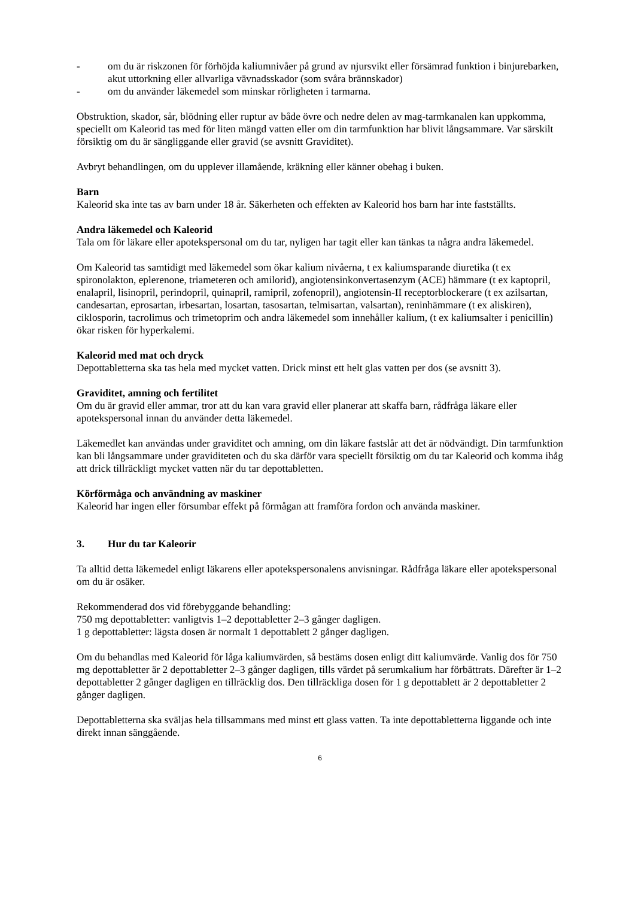- om du är riskzonen för förhöjda kaliumnivåer på grund av njursvikt eller försämrad funktion i binjurebarken, akut uttorkning eller allvarliga vävnadsskador (som svåra brännskador)
- om du använder läkemedel som minskar rörligheten i tarmarna.
Obstruktion, skador, sår, blödning eller ruptur av både övre och nedre delen av mag-tarmkanalen kan uppkomma, speciellt om Kaleorid tas med för liten mängd vatten eller om din tarmfunktion har blivit långsammare. Var särskilt försiktig om du är sängliggande eller gravid (se avsnitt Graviditet).
Avbryt behandlingen, om du upplever illamående, kräkning eller känner obehag i buken.
Barn
Kaleorid ska inte tas av barn under 18 år. Säkerheten och effekten av Kaleorid hos barn har inte fastställts.
Andra läkemedel och Kaleorid
Tala om för läkare eller apotekspersonal om du tar, nyligen har tagit eller kan tänkas ta några andra läkemedel.
Om Kaleorid tas samtidigt med läkemedel som ökar kalium nivåerna, t ex kaliumsparande diuretika (t ex spironolakton, eplerenone, triameteren och amilorid), angiotensinkonvertasenzym (ACE) hämmare (t ex kaptopril, enalapril, lisinopril, perindopril, quinapril, ramipril, zofenopril), angiotensin-II receptorblockerare (t ex azilsartan, candesartan, eprosartan, irbesartan, losartan, tasosartan, telmisartan, valsartan), reninhämmare (t ex aliskiren), ciklosporin, tacrolimus och trimetoprim och andra läkemedel som innehåller kalium, (t ex kaliumsalter i penicillin) ökar risken för hyperkalemi.
Kaleorid med mat och dryck
Depottabletterna ska tas hela med mycket vatten. Drick minst ett helt glas vatten per dos (se avsnitt 3).
Graviditet, amning och fertilitet
Om du är gravid eller ammar, tror att du kan vara gravid eller planerar att skaffa barn, rådfråga läkare eller apotekspersonal innan du använder detta läkemedel.
Läkemedlet kan användas under graviditet och amning, om din läkare fastslår att det är nödvändigt. Din tarmfunktion kan bli långsammare under graviditeten och du ska därför vara speciellt försiktig om du tar Kaleorid och komma ihåg att drick tillräckligt mycket vatten när du tar depottabletten.
Körförmåga och användning av maskiner
Kaleorid har ingen eller försumbar effekt på förmågan att framföra fordon och använda maskiner.
3. Hur du tar Kaleorir
Ta alltid detta läkemedel enligt läkarens eller apotekspersonalens anvisningar. Rådfråga läkare eller apotekspersonal om du är osäker.
Rekommenderad dos vid förebyggande behandling:
750 mg depottabletter: vanligtvis 1–2 depottabletter 2–3 gånger dagligen.
1 g depottabletter: lägsta dosen är normalt 1 depottablett 2 gånger dagligen.
Om du behandlas med Kaleorid för låga kaliumvärden, så bestäms dosen enligt ditt kaliumvärde. Vanlig dos för 750 mg depottabletter är 2 depottabletter 2–3 gånger dagligen, tills värdet på serumkalium har förbättrats. Därefter är 1–2 depottabletter 2 gånger dagligen en tillräcklig dos. Den tillräckliga dosen för 1 g depottablett är 2 depottabletter 2 gånger dagligen.
Depottabletterna ska sväljas hela tillsammans med minst ett glass vatten. Ta inte depottabletterna liggande och inte direkt innan sänggående.
6